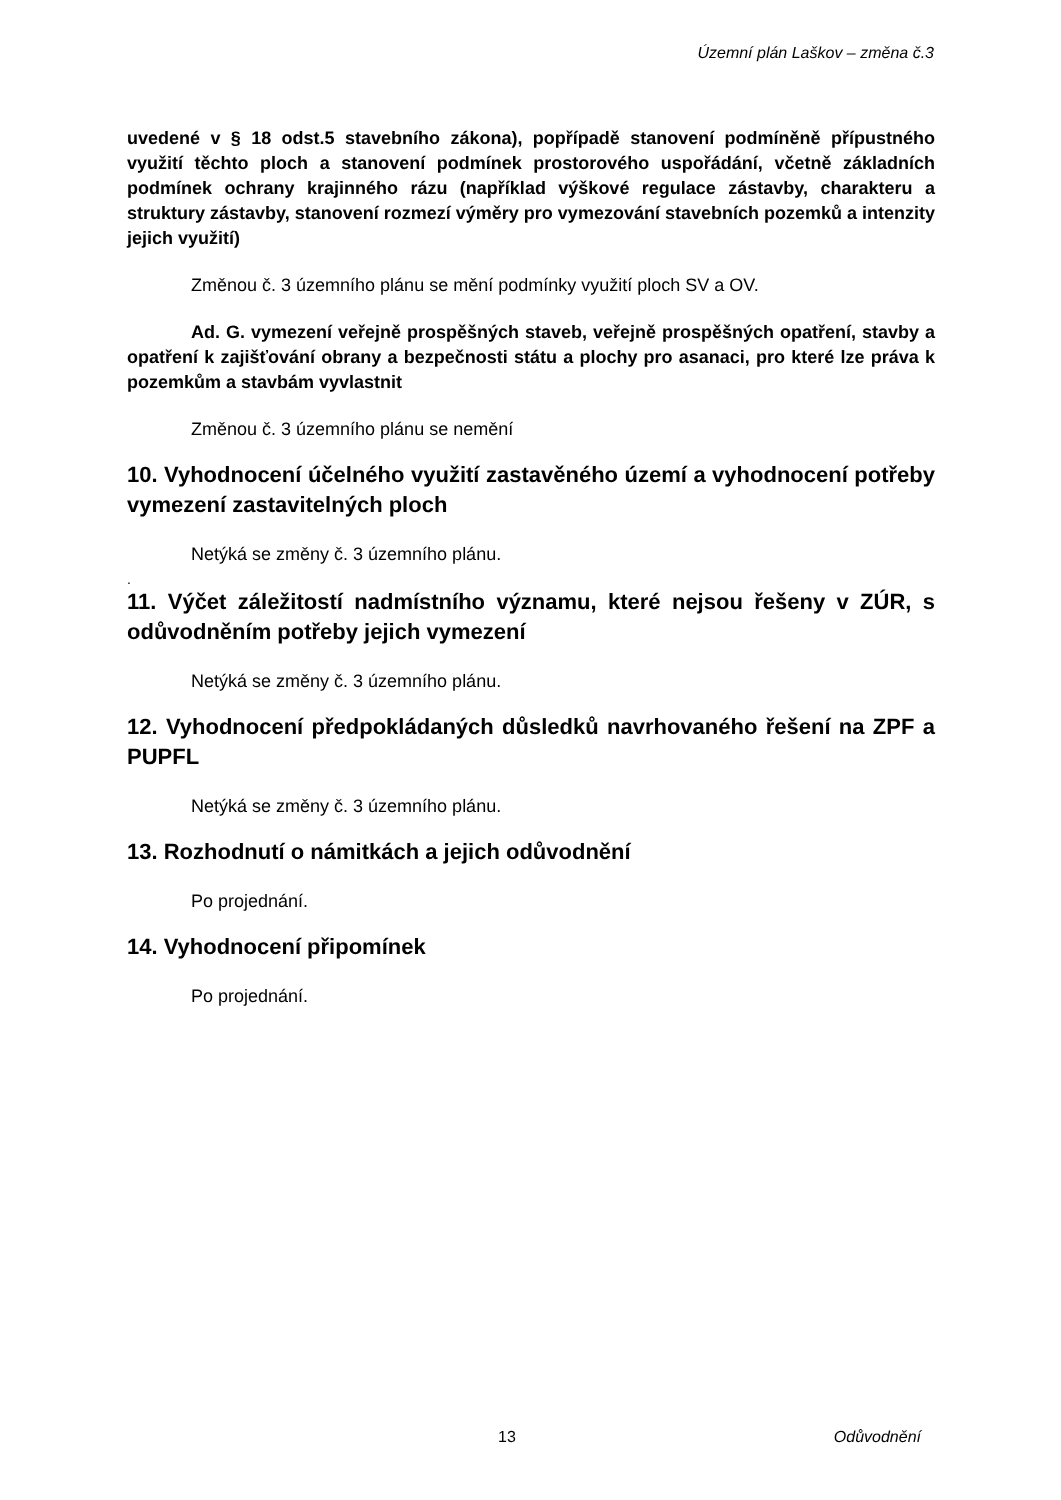Územní plán Laškov – změna č.3
uvedené v § 18 odst.5 stavebního zákona), popřípadě stanovení podmíněně přípustného využití těchto ploch a stanovení podmínek prostorového uspořádání, včetně základních podmínek ochrany krajinného rázu (například výškové regulace zástavby, charakteru a struktury zástavby, stanovení rozmezí výměry pro vymezování stavebních pozemků a intenzity jejich využití)
Změnou č. 3 územního plánu se mění podmínky využití ploch SV a OV.
Ad. G. vymezení veřejně prospěšných staveb, veřejně prospěšných opatření, stavby a opatření k zajišťování obrany a bezpečnosti státu a plochy pro asanaci, pro které lze práva k pozemkům a stavbám vyvlastnit
Změnou č. 3 územního plánu se nemění
10. Vyhodnocení účelného využití zastavěného území a vyhodnocení potřeby vymezení zastavitelných ploch
Netýká se změny č. 3 územního plánu.
.
11. Výčet záležitostí nadmístního významu, které nejsou řešeny v ZÚR, s odůvodněním potřeby jejich vymezení
Netýká se změny č. 3 územního plánu.
12. Vyhodnocení předpokládaných důsledků navrhovaného řešení na ZPF a PUPFL
Netýká se změny č. 3 územního plánu.
13. Rozhodnutí o námitkách a jejich odůvodnění
Po projednání.
14. Vyhodnocení připomínek
Po projednání.
13 Odůvodnění